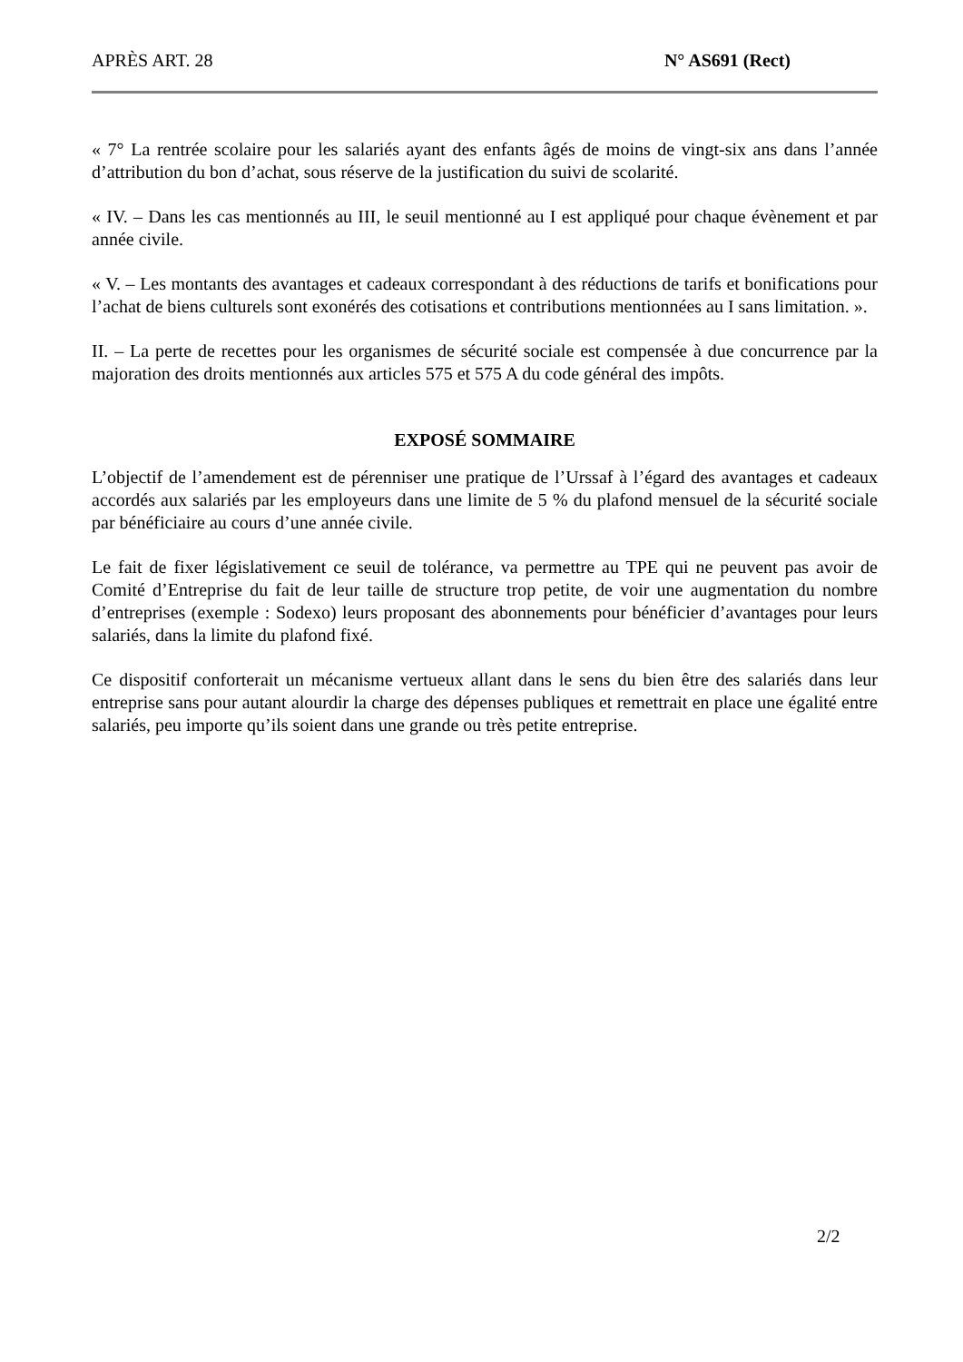APRÈS ART. 28 N° AS691 (Rect)
« 7° La rentrée scolaire pour les salariés ayant des enfants âgés de moins de vingt-six ans dans l’année d’attribution du bon d’achat, sous réserve de la justification du suivi de scolarité.
« IV. – Dans les cas mentionnés au III, le seuil mentionné au I est appliqué pour chaque évènement et par année civile.
« V. – Les montants des avantages et cadeaux correspondant à des réductions de tarifs et bonifications pour l’achat de biens culturels sont exonérés des cotisations et contributions mentionnées au I sans limitation. ».
II. – La perte de recettes pour les organismes de sécurité sociale est compensée à due concurrence par la majoration des droits mentionnés aux articles 575 et 575 A du code général des impôts.
EXPOSÉ SOMMAIRE
L’objectif de l’amendement est de pérenniser une pratique de l’Urssaf à l’égard des avantages et cadeaux accordés aux salariés par les employeurs dans une limite de 5 % du plafond mensuel de la sécurité sociale par bénéficiaire au cours d’une année civile.
Le fait de fixer législativement ce seuil de tolérance, va permettre au TPE qui ne peuvent pas avoir de Comité d’Entreprise du fait de leur taille de structure trop petite, de voir une augmentation du nombre d’entreprises (exemple : Sodexo) leurs proposant des abonnements pour bénéficier d’avantages pour leurs salariés, dans la limite du plafond fixé.
Ce dispositif conforterait un mécanisme vertueux allant dans le sens du bien être des salariés dans leur entreprise sans pour autant alourdir la charge des dépenses publiques et remettrait en place une égalité entre salariés, peu importe qu’ils soient dans une grande ou très petite entreprise.
2/2